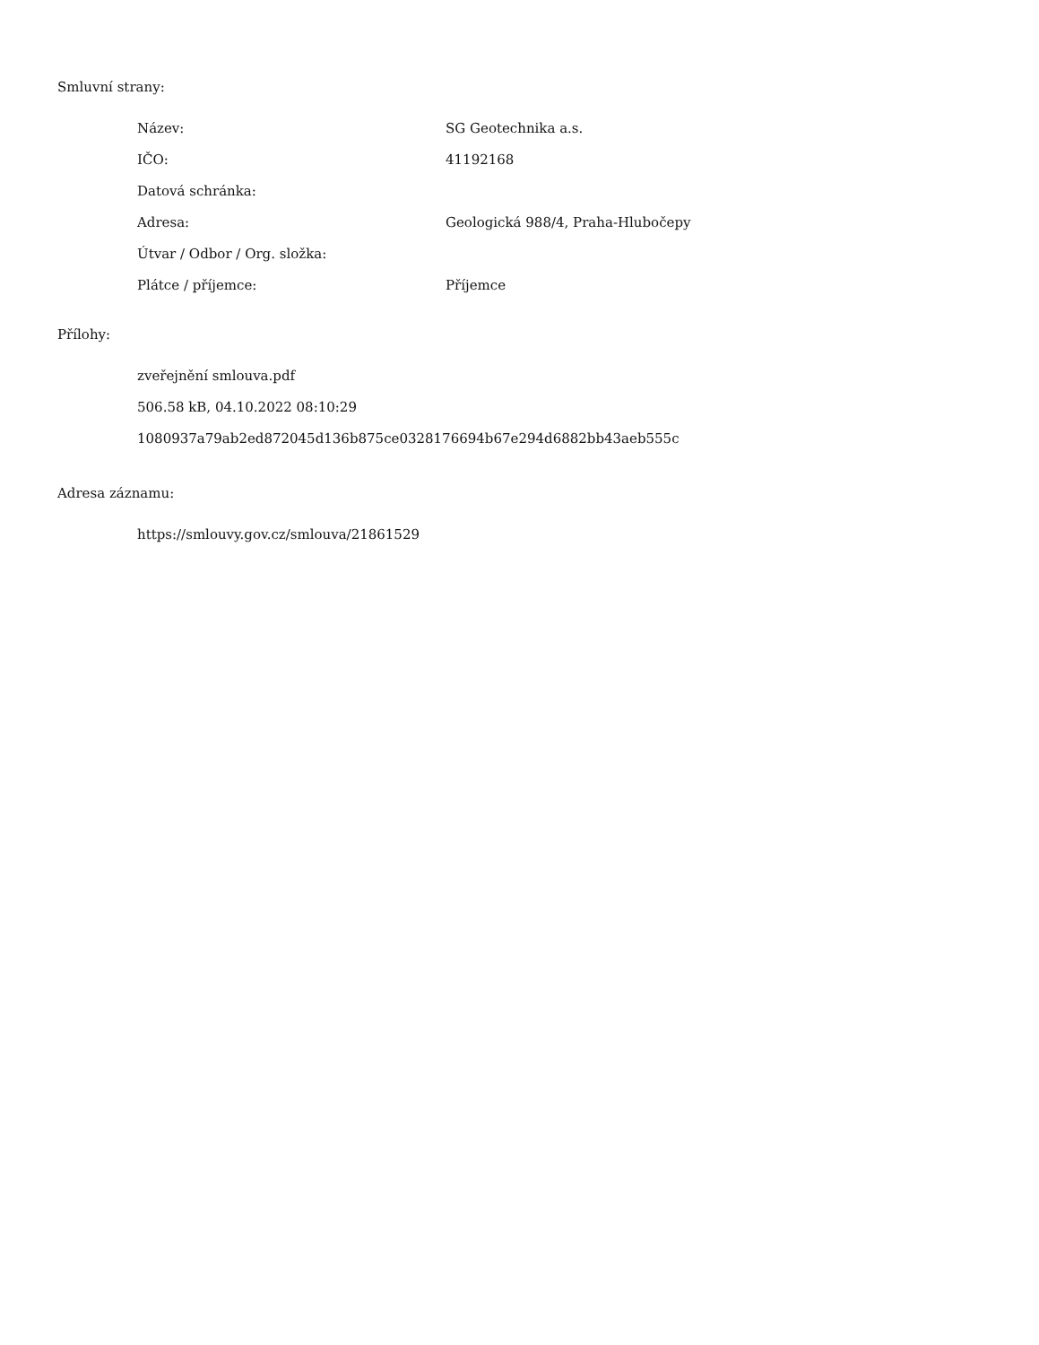Smluvní strany:
| Název: | SG Geotechnika a.s. |
| IČO: | 41192168 |
| Datová schránka: | |
| Adresa: | Geologická 988/4, Praha-Hlubočepy |
| Útvar / Odbor / Org. složka: | |
| Plátce / příjemce: | Příjemce |
Přílohy:
zveřejnění smlouva.pdf
506.58 kB, 04.10.2022 08:10:29
1080937a79ab2ed872045d136b875ce0328176694b67e294d6882bb43aeb555c
Adresa záznamu:
https://smlouvy.gov.cz/smlouva/21861529